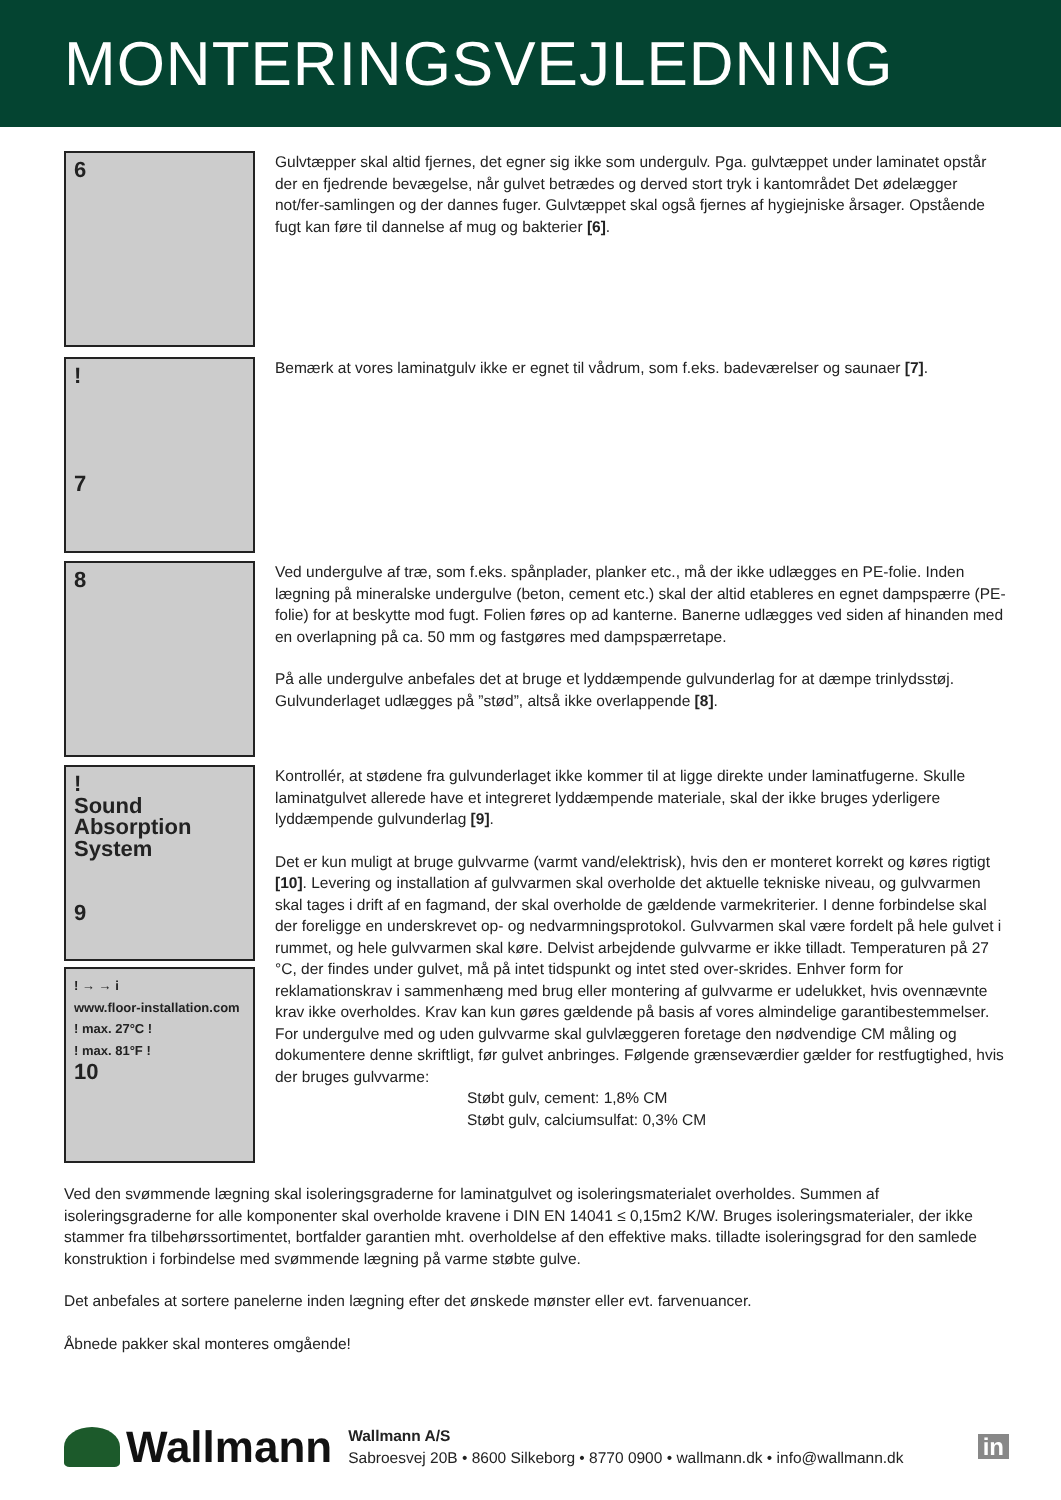MONTERINGSVEJLEDNING
6
Gulvtæpper skal altid fjernes, det egner sig ikke som undergulv. Pga. gulvtæppet under laminatet opstår der en fjedrende bevægelse, når gulvet betrædes og derved stort tryk i kantområdet Det ødelægger not/fer-samlingen og der dannes fuger. Gulvtæppet skal også fjernes af hygiejniske årsager. Opstående fugt kan føre til dannelse af mug og bakterier [6].
!
7
Bemærk at vores laminatgulv ikke er egnet til vådrum, som f.eks. badeværelser og saunaer [7].
8
Ved undergulve af træ, som f.eks. spånplader, planker etc., må der ikke udlægges en PE-folie. Inden lægning på mineralske undergulve (beton, cement etc.) skal der altid etableres en egnet dampspærre (PE-folie) for at beskytte mod fugt. Folien føres op ad kanterne. Banerne udlægges ved siden af hinanden med en overlapning på ca. 50 mm og fastgøres med dampspærretape.
På alle undergulve anbefales det at bruge et lyddæmpende gulvunderlag for at dæmpe trinlydsstøj. Gulvunderlaget udlægges på ”stød”, altså ikke overlappende [8].
!
Sound Absorption System
9
! → → i
www.floor-installation.com
! max. 27°C !
! max. 81°F !
10
Kontrollér, at stødene fra gulvunderlaget ikke kommer til at ligge direkte under laminatfugerne. Skulle laminatgulvet allerede have et integreret lyddæmpende materiale, skal der ikke bruges yderligere lyddæmpende gulvunderlag [9].
Det er kun muligt at bruge gulvvarme (varmt vand/elektrisk), hvis den er monteret korrekt og køres rigtigt [10]. Levering og installation af gulvvarmen skal overholde det aktuelle tekniske niveau, og gulvvarmen skal tages i drift af en fagmand, der skal overholde de gældende varmekriterier. I denne forbindelse skal der foreligge en underskrevet op- og nedvarmningsprotokol. Gulvvarmen skal være fordelt på hele gulvet i rummet, og hele gulvvarmen skal køre. Delvist arbejdende gulvvarme er ikke tilladt. Temperaturen på 27 °C, der findes under gulvet, må på intet tidspunkt og intet sted over-skrides. Enhver form for reklamationskrav i sammenhæng med brug eller montering af gulvvarme er udelukket, hvis ovennævnte krav ikke overholdes. Krav kan kun gøres gældende på basis af vores almindelige garantibestemmelser. For undergulve med og uden gulvvarme skal gulvlæggeren foretage den nødvendige CM måling og dokumentere denne skriftligt, før gulvet anbringes. Følgende grænseværdier gælder for restfugtighed, hvis der bruges gulvvarme:
Støbt gulv, cement: 1,8% CM
Støbt gulv, calciumsulfat: 0,3% CM
Ved den svømmende lægning skal isoleringsgraderne for laminatgulvet og isoleringsmaterialet overholdes. Summen af isoleringsgraderne for alle komponenter skal overholde kravene i DIN EN 14041 ≤ 0,15m2 K/W. Bruges isoleringsmaterialer, der ikke stammer fra tilbehørssortimentet, bortfalder garantien mht. overholdelse af den effektive maks. tilladte isoleringsgrad for den samlede konstruktion i forbindelse med svømmende lægning på varme støbte gulve.
Det anbefales at sortere panelerne inden lægning efter det ønskede mønster eller evt. farvenuancer.
Åbnede pakker skal monteres omgående!
Wallmann
Wallmann A/S
Sabroesvej 20B • 8600 Silkeborg • 8770 0900 • wallmann.dk • info@wallmann.dk
in